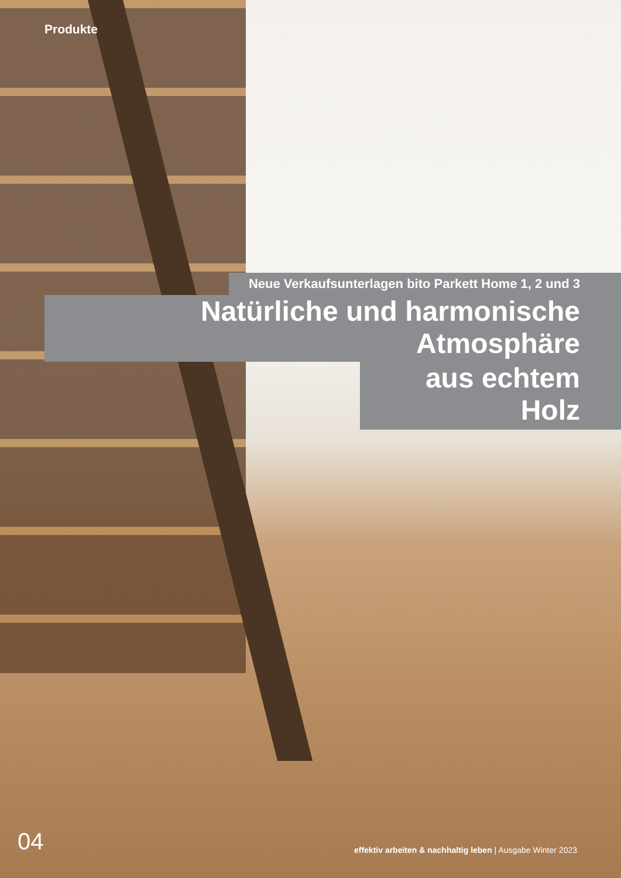Produkte
Neue Verkaufsunterlagen bito Parkett Home 1, 2 und 3
Natürliche und harmonische Atmosphäre
aus echtem Holz
04 effektiv arbeiten & nachhaltig leben | Ausgabe Winter 2023